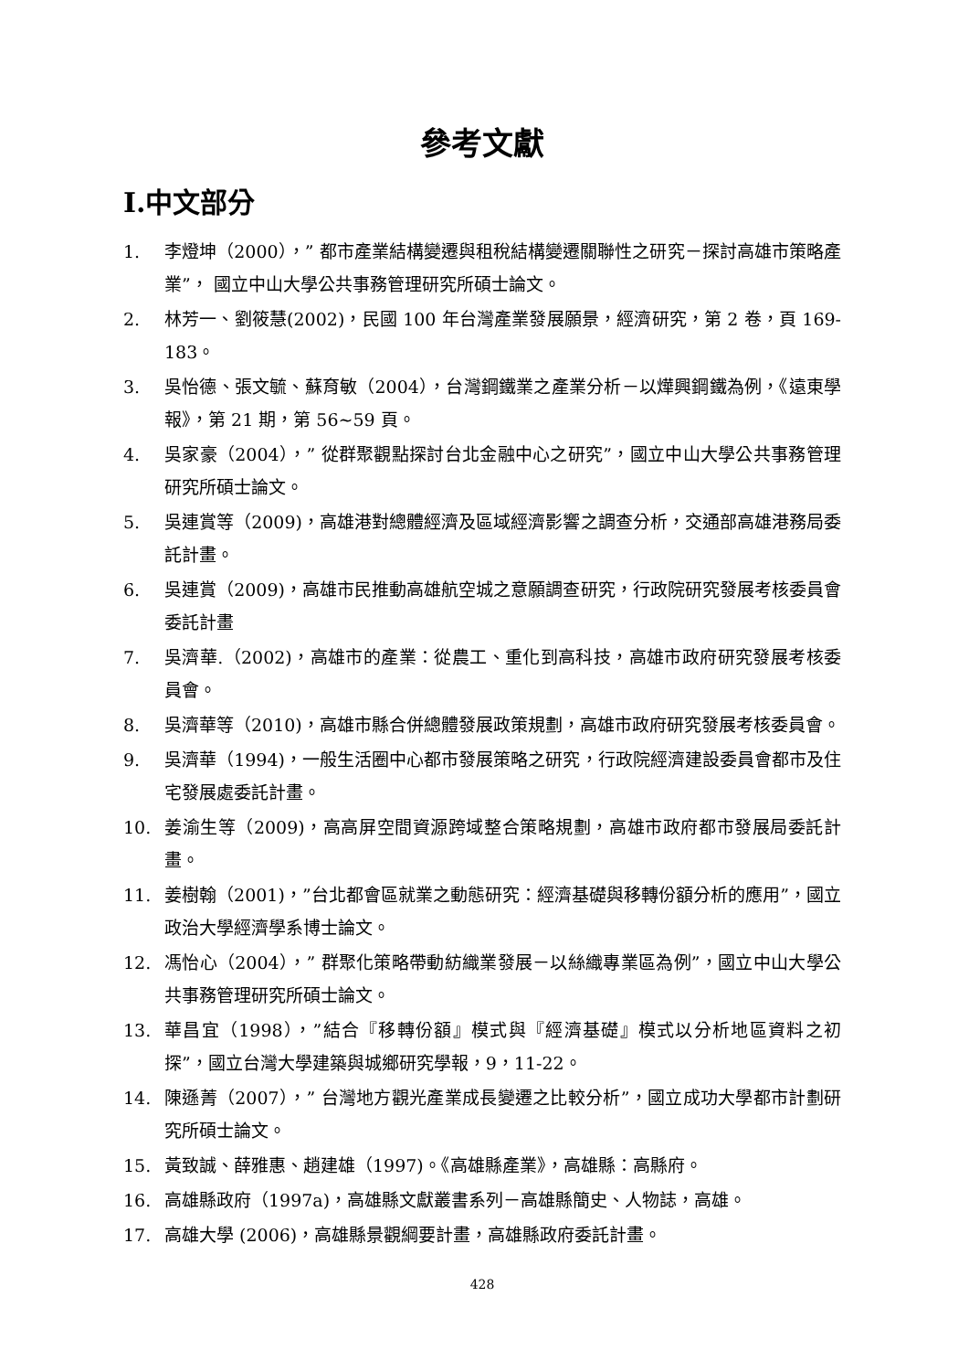參考文獻
Ⅰ.中文部分
1. 李燈坤（2000），” 都市產業結構變遷與租稅結構變遷關聯性之研究－探討高雄市策略產業”， 國立中山大學公共事務管理研究所碩士論文。
2. 林芳一、劉筱慧(2002)，民國 100 年台灣產業發展願景，經濟研究，第 2 卷，頁 169-183。
3. 吳怡德、張文毓、蘇育敏（2004），台灣鋼鐵業之產業分析－以燁興鋼鐵為例，《遠東學報》，第 21 期，第 56~59 頁。
4. 吳家豪（2004），” 從群聚觀點探討台北金融中心之研究”，國立中山大學公共事務管理研究所碩士論文。
5. 吳連賞等（2009)，高雄港對總體經濟及區域經濟影響之調查分析，交通部高雄港務局委託計畫。
6. 吳連賞（2009)，高雄市民推動高雄航空城之意願調查研究，行政院研究發展考核委員會委託計畫
7. 吳濟華.（2002)，高雄市的產業：從農工、重化到高科技，高雄市政府研究發展考核委員會。
8. 吳濟華等（2010)，高雄市縣合併總體發展政策規劃，高雄市政府研究發展考核委員會。
9. 吳濟華（1994)，一般生活圈中心都市發展策略之研究，行政院經濟建設委員會都市及住宅發展處委託計畫。
10. 姜渝生等（2009)，高高屏空間資源跨域整合策略規劃，高雄市政府都市發展局委託計畫。
11. 姜樹翰（2001)，”台北都會區就業之動態研究：經濟基礎與移轉份額分析的應用”，國立政治大學經濟學系博士論文。
12. 馮怡心（2004），” 群聚化策略帶動紡織業發展－以絲織專業區為例”，國立中山大學公共事務管理研究所碩士論文。
13. 華昌宜（1998），”結合『移轉份額』模式與『經濟基礎』模式以分析地區資料之初探”，國立台灣大學建築與城鄉研究學報，9，11-22。
14. 陳遜菁（2007），” 台灣地方觀光產業成長變遷之比較分析”，國立成功大學都市計劃研究所碩士論文。
15. 黃致誠、薛雅惠、趙建雄（1997)。《高雄縣產業》，高雄縣：高縣府。
16. 高雄縣政府（1997a)，高雄縣文獻叢書系列－高雄縣簡史、人物誌，高雄。
17. 高雄大學 (2006)，高雄縣景觀綱要計畫，高雄縣政府委託計畫。
428